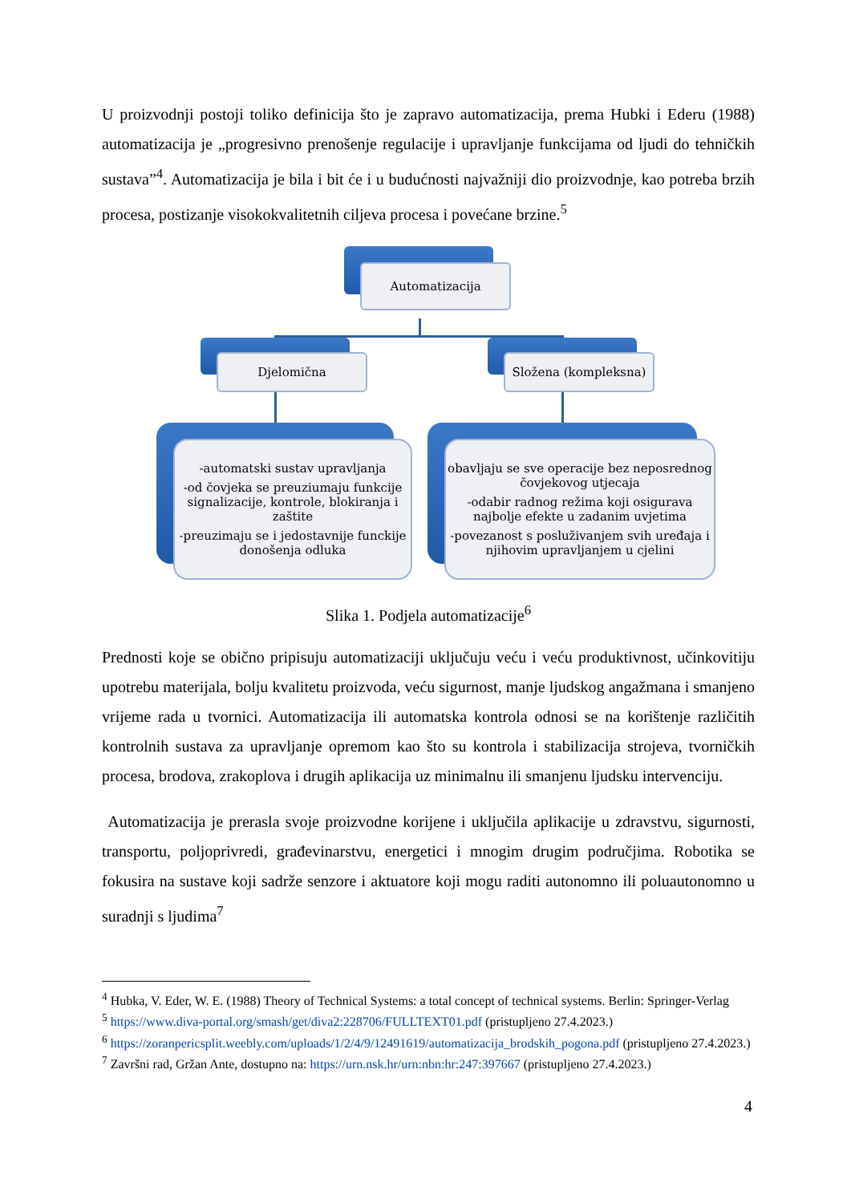U proizvodnji postoji toliko definicija što je zapravo automatizacija, prema Hubki i Ederu (1988) automatizacija je „progresivno prenošenje regulacije i upravljanje funkcijama od ljudi do tehničkih sustava”<sup>4</sup>. Automatizacija je bila i bit će i u budućnosti najvažniji dio proizvodnje, kao potreba brzih procesa, postizanje visokokvalitetnih ciljeva procesa i povećane brzine.<sup>5</sup>
Automatizacija
Djelomična Složena (kompleksna)
-automatski sustav upravljanja
-od čovjeka se preuziumaju funkcije signalizacije, kontrole, blokiranja i zaštite
-preuzimaju se i jedostavnije funckije donošenja odluka
obavljaju se sve operacije bez neposrednog čovjekovog utjecaja
-odabir radnog režima koji osigurava najbolje efekte u zadanim uvjetima
-povezanost s posluživanjem svih uređaja i njihovim upravljanjem u cjelini
Slika 1. Podjela automatizacije<sup>6</sup>
Prednosti koje se obično pripisuju automatizaciji uključuju veću i veću produktivnost, učinkovitiju upotrebu materijala, bolju kvalitetu proizvoda, veću sigurnost, manje ljudskog angažmana i smanjeno vrijeme rada u tvornici. Automatizacija ili automatska kontrola odnosi se na korištenje različitih kontrolnih sustava za upravljanje opremom kao što su kontrola i stabilizacija strojeva, tvorničkih procesa, brodova, zrakoplova i drugih aplikacija uz minimalnu ili smanjenu ljudsku intervenciju.
Automatizacija je prerasla svoje proizvodne korijene i uključila aplikacije u zdravstvu, sigurnosti, transportu, poljoprivredi, građevinarstvu, energetici i mnogim drugim područjima. Robotika se fokusira na sustave koji sadrže senzore i aktuatore koji mogu raditi autonomno ili poluautonomno u suradnji s ljudima<sup>7</sup>
<sup>4</sup> Hubka, V. Eder, W. E. (1988) Theory of Technical Systems: a total concept of technical systems. Berlin: Springer-Verlag
<sup>5</sup> https://www.diva-portal.org/smash/get/diva2:228706/FULLTEXT01.pdf (pristupljeno 27.4.2023.)
<sup>6</sup> https://zoranpericsplit.weebly.com/uploads/1/2/4/9/12491619/automatizacija_brodskih_pogona.pdf (pristupljeno 27.4.2023.)
<sup>7</sup> Završni rad, Gržan Ante, dostupno na: https://urn.nsk.hr/urn:nbn:hr:247:397667 (pristupljeno 27.4.2023.)
4